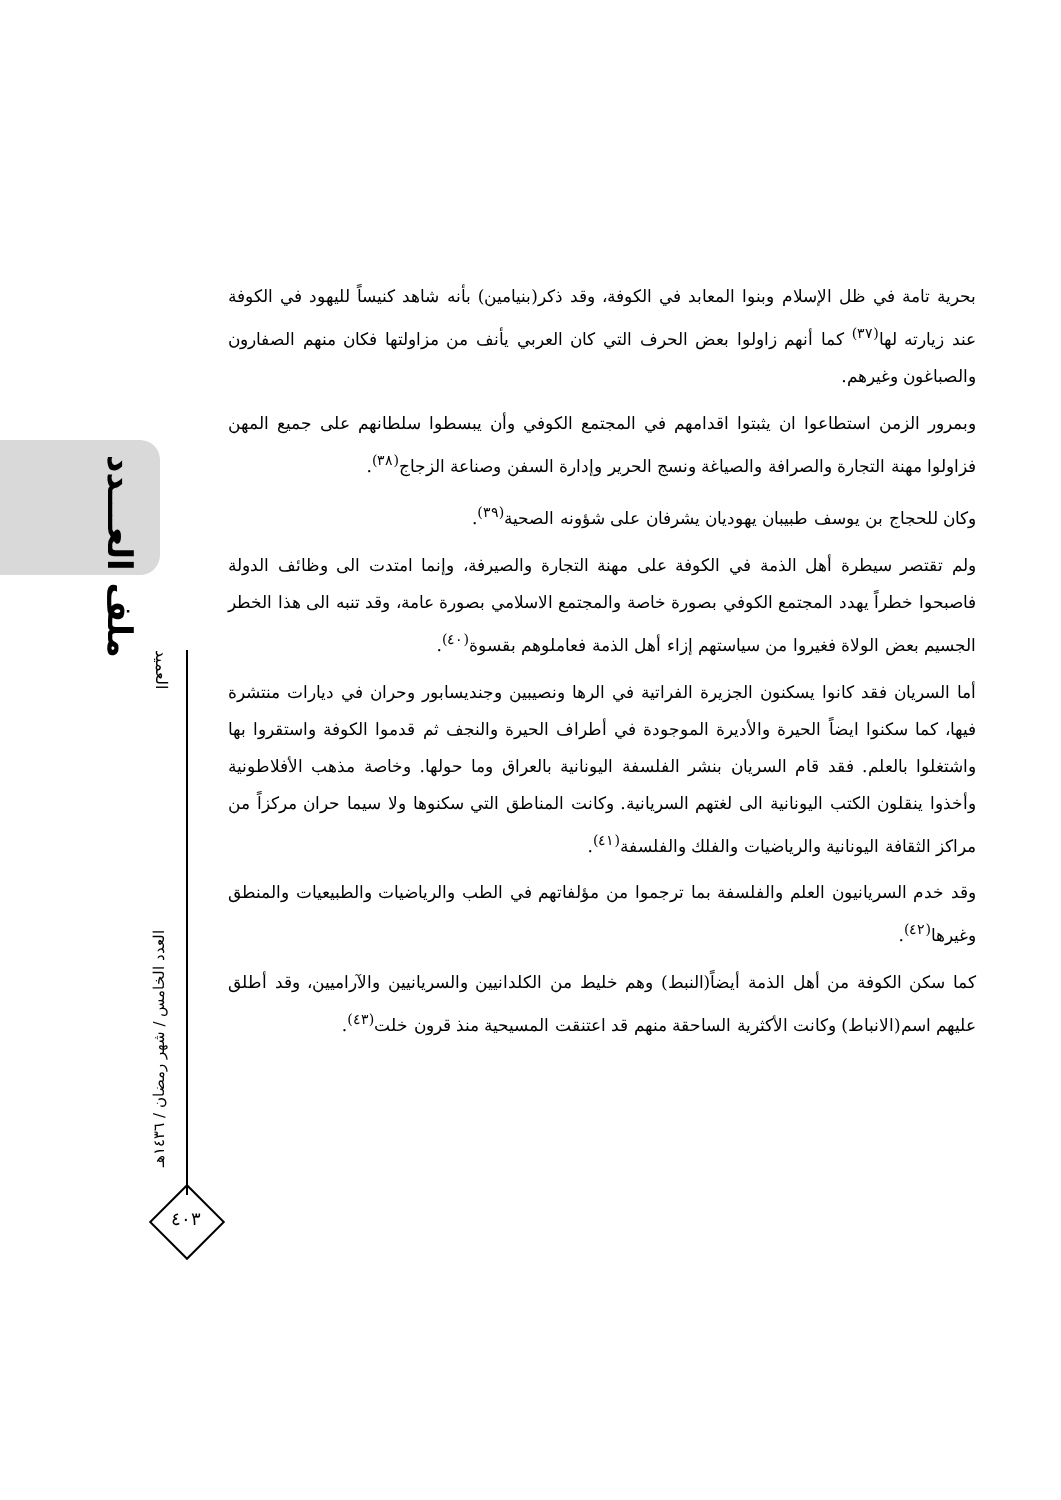ملف العـــدد
العميد
العدد الخامس / شهر رمضان / ١٤٣٦هـ
٤٠٣
بحرية تامة في ظل الإسلام وبنوا المعابد في الكوفة، وقد ذكر(بنيامين) بأنه شاهد كنيساً لليهود في الكوفة عند زيارته لها<sup>(٣٧)</sup> كما أنهم زاولوا بعض الحرف التي كان العربي يأنف من مزاولتها فكان منهم الصفارون والصباغون وغيرهم.
وبمرور الزمن استطاعوا ان يثبتوا اقدامهم في المجتمع الكوفي وأن يبسطوا سلطانهم على جميع المهن فزاولوا مهنة التجارة والصرافة والصياغة ونسج الحرير وإدارة السفن وصناعة الزجاج<sup>(٣٨)</sup>.
وكان للحجاج بن يوسف طبيبان يهوديان يشرفان على شؤونه الصحية<sup>(٣٩)</sup>.
ولم تقتصر سيطرة أهل الذمة في الكوفة على مهنة التجارة والصيرفة، وإنما امتدت الى وظائف الدولة فاصبحوا خطراً يهدد المجتمع الكوفي بصورة خاصة والمجتمع الاسلامي بصورة عامة، وقد تنبه الى هذا الخطر الجسيم بعض الولاة فغيروا من سياستهم إزاء أهل الذمة فعاملوهم بقسوة<sup>(٤٠)</sup>.
أما السريان فقد كانوا يسكنون الجزيرة الفراتية في الرها ونصيبين وجنديسابور وحران في ديارات منتشرة فيها، كما سكنوا ايضاً الحيرة والأديرة الموجودة في أطراف الحيرة والنجف ثم قدموا الكوفة واستقروا بها واشتغلوا بالعلم. فقد قام السريان بنشر الفلسفة اليونانية بالعراق وما حولها. وخاصة مذهب الأفلاطونية وأخذوا ينقلون الكتب اليونانية الى لغتهم السريانية. وكانت المناطق التي سكنوها ولا سيما حران مركزاً من مراكز الثقافة اليونانية والرياضيات والفلك والفلسفة<sup>(٤١)</sup>.
وقد خدم السريانيون العلم والفلسفة بما ترجموا من مؤلفاتهم في الطب والرياضيات والطبيعيات والمنطق وغيرها<sup>(٤٢)</sup>.
كما سكن الكوفة من أهل الذمة أيضاً(النبط) وهم خليط من الكلدانيين والسريانيين والآراميين، وقد أطلق عليهم اسم(الانباط) وكانت الأكثرية الساحقة منهم قد اعتنقت المسيحية منذ قرون خلت<sup>(٤٣)</sup>.